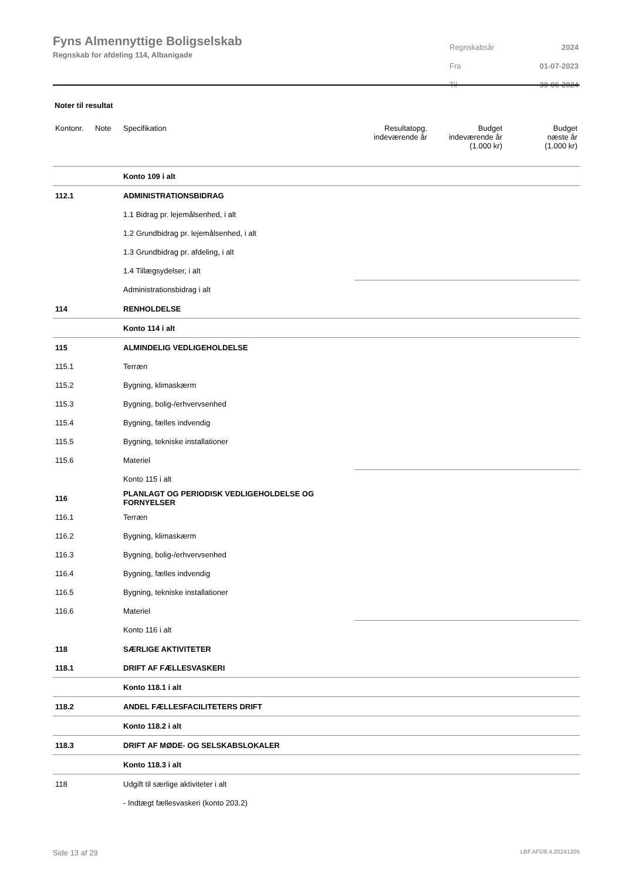Fyns Almennyttige Boligselskab
Regnskab for afdeling 114, Albanigade
| Regnskabsår | 2024 |
| Fra | 01-07-2023 |
| Til | 30-06-2024 |
Noter til resultat
| Kontonr. | Note | Specifikation | Resultatopg. indeværende år | Budget indeværende år (1.000 kr) | Budget næste år (1.000 kr) |
| --- | --- | --- | --- | --- | --- |
| | | Konto 109 i alt | | | |
| 112.1 | | ADMINISTRATIONSBIDRAG | | | |
| | | 1.1 Bidrag pr. lejemålsenhed, i alt | | | |
| | | 1.2 Grundbidrag pr. lejemålsenhed, i alt | | | |
| | | 1.3 Grundbidrag pr. afdeling, i alt | | | |
| | | 1.4 Tillægsydelser, i alt | | | |
| | | Administrationsbidrag i alt | | | |
| 114 | | RENHOLDELSE | | | |
| | | Konto 114 i alt | | | |
| 115 | | ALMINDELIG VEDLIGEHOLDELSE | | | |
| 115.1 | | Terræn | | | |
| 115.2 | | Bygning, klimaskærm | | | |
| 115.3 | | Bygning, bolig-/erhvervsenhed | | | |
| 115.4 | | Bygning, fælles indvendig | | | |
| 115.5 | | Bygning, tekniske installationer | | | |
| 115.6 | | Materiel | | | |
| | | Konto 115 i alt | | | |
| 116 | | PLANLAGT OG PERIODISK VEDLIGEHOLDELSE OG FORNYELSER | | | |
| 116.1 | | Terræn | | | |
| 116.2 | | Bygning, klimaskærm | | | |
| 116.3 | | Bygning, bolig-/erhvervsenhed | | | |
| 116.4 | | Bygning, fælles indvendig | | | |
| 116.5 | | Bygning, tekniske installationer | | | |
| 116.6 | | Materiel | | | |
| | | Konto 116 i alt | | | |
| 118 | | SÆRLIGE AKTIVITETER | | | |
| 118.1 | | DRIFT AF FÆLLESVASKERI | | | |
| | | Konto 118.1 i alt | | | |
| 118.2 | | ANDEL FÆLLESFACILITETERS DRIFT | | | |
| | | Konto 118.2 i alt | | | |
| 118.3 | | DRIFT AF MØDE- OG SELSKABSLOKALER | | | |
| | | Konto 118.3 i alt | | | |
| 118 | | Udgift til særlige aktiviteter i alt | | | |
| | | - Indtægt fællesvaskeri (konto 203.2) | | | |
Side 13 af 29 LBF.AFD8.4.20241205